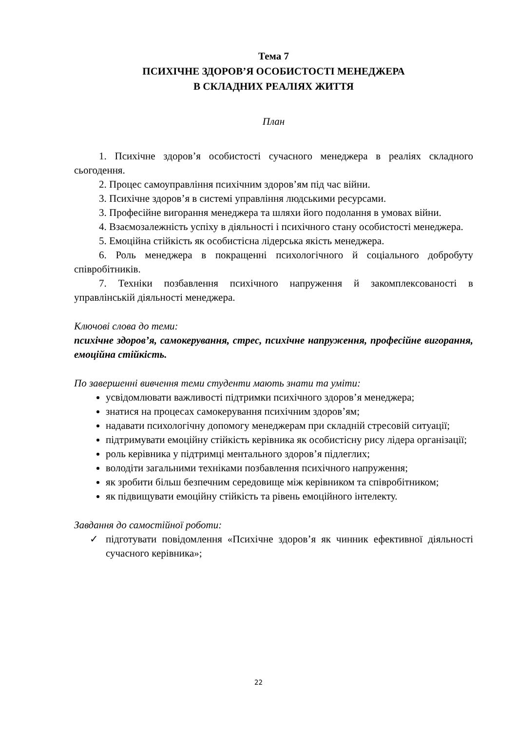Тема 7
ПСИХІЧНЕ ЗДОРОВ’Я ОСОБИСТОСТІ МЕНЕДЖЕРА
В СКЛАДНИХ РЕАЛІЯХ ЖИТТЯ
План
1. Психічне здоров’я особистості сучасного менеджера в реаліях складного сьогодення.
2. Процес самоуправління психічним здоров’ям під час війни.
3. Психічне здоров’я в системі управління людськими ресурсами.
3. Професійне вигорання менеджера та шляхи його подолання в умовах війни.
4. Взаємозалежність успіху в діяльності і психічного стану особистості менеджера.
5. Емоційна стійкість як особистісна лідерська якість менеджера.
6. Роль менеджера в покращенні психологічного й соціального добробуту співробітників.
7. Техніки позбавлення психічного напруження й закомплексованості в управлінській діяльності менеджера.
Ключові слова до теми:
психічне здоров’я, самокерування, стрес, психічне напруження, професійне вигорання, емоційна стійкість.
По завершенні вивчення теми студенти мають знати та уміти:
усвідомлювати важливості підтримки психічного здоров’я менеджера;
знатися на процесах самокерування психічним здоров’ям;
надавати психологічну допомогу менеджерам при складній стресовій ситуації;
підтримувати емоційну стійкість керівника як особистісну рису лідера організації;
роль керівника у підтримці ментального здоров’я підлеглих;
володіти загальними техніками позбавлення психічного напруження;
як зробити більш безпечним середовище між керівником та співробітником;
як підвищувати емоційну стійкість та рівень емоційного інтелекту.
Завдання до самостійної роботи:
✓ підготувати повідомлення «Психічне здоров’я як чинник ефективної діяльності сучасного керівника»;
22